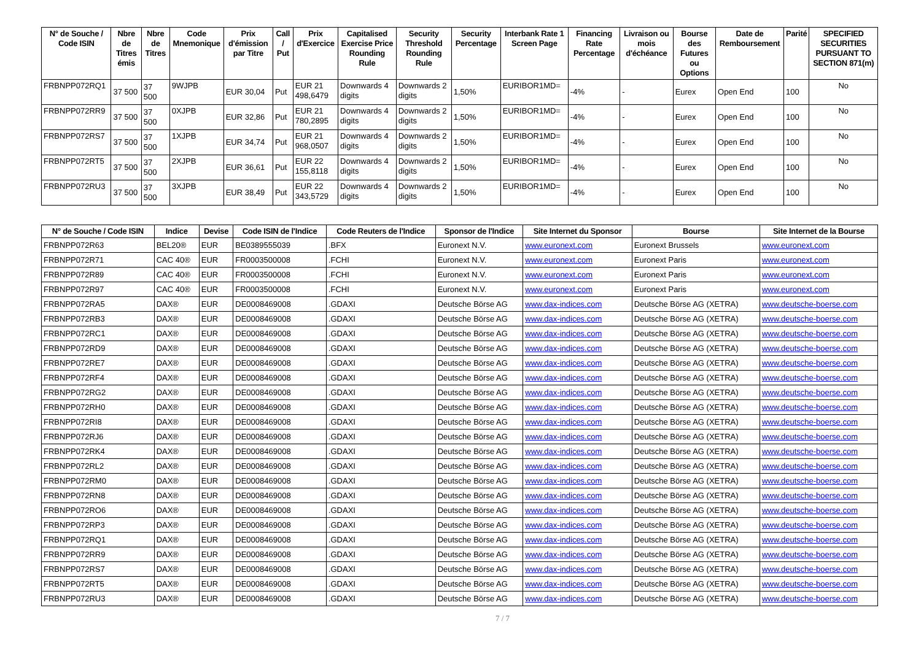| N° de Souche / Code ISIN | Nbre de Titres émis | Nbre de Titres | Code Mnemonique | Prix d'émission par Titre | Call / Put | Prix d'Exercice | Capitalised Exercise Price Rounding Rule | Security Threshold Rounding Rule | Security Percentage | Interbank Rate 1 Screen Page | Financing Rate Percentage | Livraison ou mois d'échéance | Bourse des Futures ou Options | Date de Remboursement | Parité | SPECIFIED SECURITIES PURSUANT TO SECTION 871(m) |
| --- | --- | --- | --- | --- | --- | --- | --- | --- | --- | --- | --- | --- | --- | --- | --- | --- |
| FRBNPP072RQ1 | 37 500 | 37 500 | 9WJPB | EUR 30,04 | Put | EUR 21 498,6479 | Downwards 4 digits | Downwards 2 digits | 1,50% | EURIBOR1MD= | -4% | - | Eurex | Open End | 100 | No |
| FRBNPP072RR9 | 37 500 | 37 500 | 0XJPB | EUR 32,86 | Put | EUR 21 780,2895 | Downwards 4 digits | Downwards 2 digits | 1,50% | EURIBOR1MD= | -4% | - | Eurex | Open End | 100 | No |
| FRBNPP072RS7 | 37 500 | 37 500 | 1XJPB | EUR 34,74 | Put | EUR 21 968,0507 | Downwards 4 digits | Downwards 2 digits | 1,50% | EURIBOR1MD= | -4% | - | Eurex | Open End | 100 | No |
| FRBNPP072RT5 | 37 500 | 37 500 | 2XJPB | EUR 36,61 | Put | EUR 22 155,8118 | Downwards 4 digits | Downwards 2 digits | 1,50% | EURIBOR1MD= | -4% | - | Eurex | Open End | 100 | No |
| FRBNPP072RU3 | 37 500 | 37 500 | 3XJPB | EUR 38,49 | Put | EUR 22 343,5729 | Downwards 4 digits | Downwards 2 digits | 1,50% | EURIBOR1MD= | -4% | - | Eurex | Open End | 100 | No |
| N° de Souche / Code ISIN | Indice | Devise | Code ISIN de l'Indice | Code Reuters de l'Indice | Sponsor de l'Indice | Site Internet du Sponsor | Bourse | Site Internet de la Bourse |
| --- | --- | --- | --- | --- | --- | --- | --- | --- |
| FRBNPP072R63 | BEL20® | EUR | BE0389555039 | .BFX | Euronext N.V. | www.euronext.com | Euronext Brussels | www.euronext.com |
| FRBNPP072R71 | CAC 40® | EUR | FR0003500008 | .FCHI | Euronext N.V. | www.euronext.com | Euronext Paris | www.euronext.com |
| FRBNPP072R89 | CAC 40® | EUR | FR0003500008 | .FCHI | Euronext N.V. | www.euronext.com | Euronext Paris | www.euronext.com |
| FRBNPP072R97 | CAC 40® | EUR | FR0003500008 | .FCHI | Euronext N.V. | www.euronext.com | Euronext Paris | www.euronext.com |
| FRBNPP072RA5 | DAX® | EUR | DE0008469008 | .GDAXI | Deutsche Börse AG | www.dax-indices.com | Deutsche Börse AG (XETRA) | www.deutsche-boerse.com |
| FRBNPP072RB3 | DAX® | EUR | DE0008469008 | .GDAXI | Deutsche Börse AG | www.dax-indices.com | Deutsche Börse AG (XETRA) | www.deutsche-boerse.com |
| FRBNPP072RC1 | DAX® | EUR | DE0008469008 | .GDAXI | Deutsche Börse AG | www.dax-indices.com | Deutsche Börse AG (XETRA) | www.deutsche-boerse.com |
| FRBNPP072RD9 | DAX® | EUR | DE0008469008 | .GDAXI | Deutsche Börse AG | www.dax-indices.com | Deutsche Börse AG (XETRA) | www.deutsche-boerse.com |
| FRBNPP072RE7 | DAX® | EUR | DE0008469008 | .GDAXI | Deutsche Börse AG | www.dax-indices.com | Deutsche Börse AG (XETRA) | www.deutsche-boerse.com |
| FRBNPP072RF4 | DAX® | EUR | DE0008469008 | .GDAXI | Deutsche Börse AG | www.dax-indices.com | Deutsche Börse AG (XETRA) | www.deutsche-boerse.com |
| FRBNPP072RG2 | DAX® | EUR | DE0008469008 | .GDAXI | Deutsche Börse AG | www.dax-indices.com | Deutsche Börse AG (XETRA) | www.deutsche-boerse.com |
| FRBNPP072RH0 | DAX® | EUR | DE0008469008 | .GDAXI | Deutsche Börse AG | www.dax-indices.com | Deutsche Börse AG (XETRA) | www.deutsche-boerse.com |
| FRBNPP072RI8 | DAX® | EUR | DE0008469008 | .GDAXI | Deutsche Börse AG | www.dax-indices.com | Deutsche Börse AG (XETRA) | www.deutsche-boerse.com |
| FRBNPP072RJ6 | DAX® | EUR | DE0008469008 | .GDAXI | Deutsche Börse AG | www.dax-indices.com | Deutsche Börse AG (XETRA) | www.deutsche-boerse.com |
| FRBNPP072RK4 | DAX® | EUR | DE0008469008 | .GDAXI | Deutsche Börse AG | www.dax-indices.com | Deutsche Börse AG (XETRA) | www.deutsche-boerse.com |
| FRBNPP072RL2 | DAX® | EUR | DE0008469008 | .GDAXI | Deutsche Börse AG | www.dax-indices.com | Deutsche Börse AG (XETRA) | www.deutsche-boerse.com |
| FRBNPP072RM0 | DAX® | EUR | DE0008469008 | .GDAXI | Deutsche Börse AG | www.dax-indices.com | Deutsche Börse AG (XETRA) | www.deutsche-boerse.com |
| FRBNPP072RN8 | DAX® | EUR | DE0008469008 | .GDAXI | Deutsche Börse AG | www.dax-indices.com | Deutsche Börse AG (XETRA) | www.deutsche-boerse.com |
| FRBNPP072RO6 | DAX® | EUR | DE0008469008 | .GDAXI | Deutsche Börse AG | www.dax-indices.com | Deutsche Börse AG (XETRA) | www.deutsche-boerse.com |
| FRBNPP072RP3 | DAX® | EUR | DE0008469008 | .GDAXI | Deutsche Börse AG | www.dax-indices.com | Deutsche Börse AG (XETRA) | www.deutsche-boerse.com |
| FRBNPP072RQ1 | DAX® | EUR | DE0008469008 | .GDAXI | Deutsche Börse AG | www.dax-indices.com | Deutsche Börse AG (XETRA) | www.deutsche-boerse.com |
| FRBNPP072RR9 | DAX® | EUR | DE0008469008 | .GDAXI | Deutsche Börse AG | www.dax-indices.com | Deutsche Börse AG (XETRA) | www.deutsche-boerse.com |
| FRBNPP072RS7 | DAX® | EUR | DE0008469008 | .GDAXI | Deutsche Börse AG | www.dax-indices.com | Deutsche Börse AG (XETRA) | www.deutsche-boerse.com |
| FRBNPP072RT5 | DAX® | EUR | DE0008469008 | .GDAXI | Deutsche Börse AG | www.dax-indices.com | Deutsche Börse AG (XETRA) | www.deutsche-boerse.com |
| FRBNPP072RU3 | DAX® | EUR | DE0008469008 | .GDAXI | Deutsche Börse AG | www.dax-indices.com | Deutsche Börse AG (XETRA) | www.deutsche-boerse.com |
7 / 7